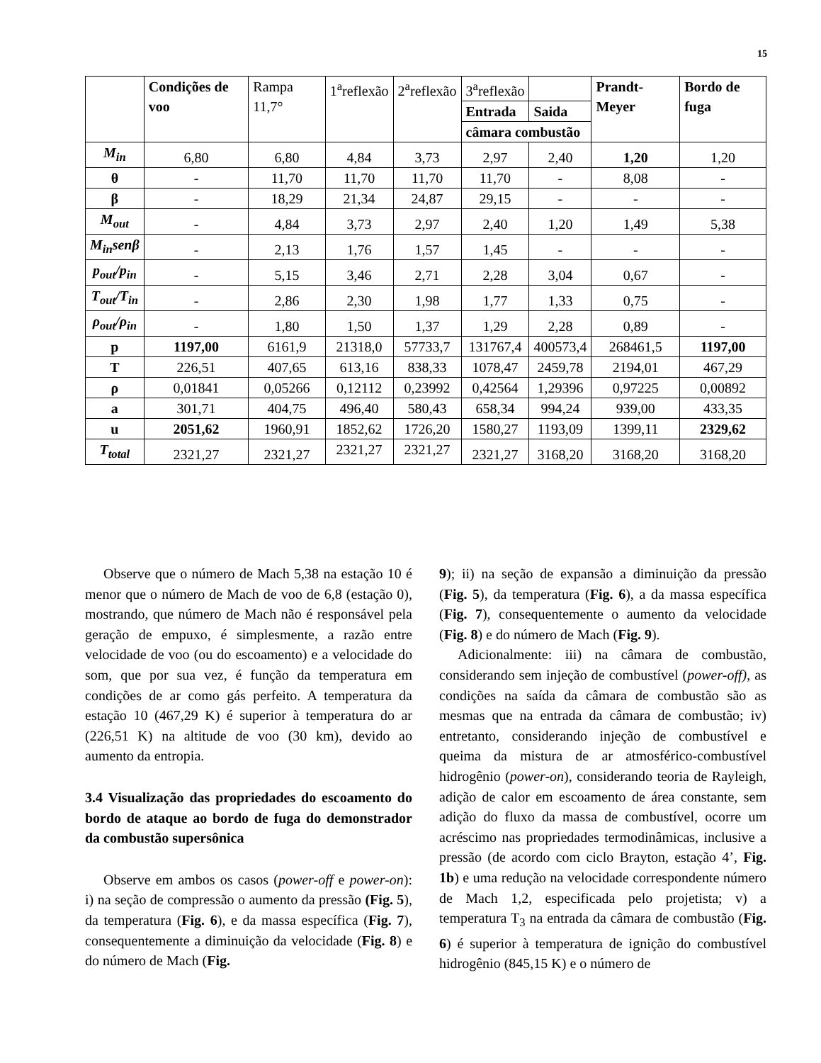15
| | Condições de voo | Rampa 11,7° | 1<sup>a</sup>reflexão | 2<sup>a</sup>reflexão | 3<sup>a</sup>reflexão | | Prandt-Meyer | Bordo de fuga |
| | | | | | Entrada | Saida | | |
| | | | | | câmara combustão | | | |
| M<sub>in</sub> | 6,80 | 6,80 | 4,84 | 3,73 | 2,97 | 2,40 | 1,20 | 1,20 |
| θ | - | 11,70 | 11,70 | 11,70 | 11,70 | - | 8,08 | - |
| β | - | 18,29 | 21,34 | 24,87 | 29,15 | - | - | - |
| M<sub>out</sub> | - | 4,84 | 3,73 | 2,97 | 2,40 | 1,20 | 1,49 | 5,38 |
| M<sub>in</sub>senβ | - | 2,13 | 1,76 | 1,57 | 1,45 | - | - | - |
| p<sub>out</sub>/p<sub>in</sub> | - | 5,15 | 3,46 | 2,71 | 2,28 | 3,04 | 0,67 | - |
| T<sub>out</sub>/T<sub>in</sub> | - | 2,86 | 2,30 | 1,98 | 1,77 | 1,33 | 0,75 | - |
| ρ<sub>out</sub>/ρ<sub>in</sub> | - | 1,80 | 1,50 | 1,37 | 1,29 | 2,28 | 0,89 | - |
| p | 1197,00 | 6161,9 | 21318,0 | 57733,7 | 131767,4 | 400573,4 | 268461,5 | 1197,00 |
| T | 226,51 | 407,65 | 613,16 | 838,33 | 1078,47 | 2459,78 | 2194,01 | 467,29 |
| ρ | 0,01841 | 0,05266 | 0,12112 | 0,23992 | 0,42564 | 1,29396 | 0,97225 | 0,00892 |
| a | 301,71 | 404,75 | 496,40 | 580,43 | 658,34 | 994,24 | 939,00 | 433,35 |
| u | 2051,62 | 1960,91 | 1852,62 | 1726,20 | 1580,27 | 1193,09 | 1399,11 | 2329,62 |
| T<sub>total</sub> | 2321,27 | 2321,27 | 2321,27 | 2321,27 | 2321,27 | 3168,20 | 3168,20 | 3168,20 |
Observe que o número de Mach 5,38 na estação 10 é menor que o número de Mach de voo de 6,8 (estação 0), mostrando, que número de Mach não é responsável pela geração de empuxo, é simplesmente, a razão entre velocidade de voo (ou do escoamento) e a velocidade do som, que por sua vez, é função da temperatura em condições de ar como gás perfeito. A temperatura da estação 10 (467,29 K) é superior à temperatura do ar (226,51 K) na altitude de voo (30 km), devido ao aumento da entropia.
3.4 Visualização das propriedades do escoamento do bordo de ataque ao bordo de fuga do demonstrador da combustão supersônica
Observe em ambos os casos (power-off e power-on): i) na seção de compressão o aumento da pressão (Fig. 5), da temperatura (Fig. 6), e da massa específica (Fig. 7), consequentemente a diminuição da velocidade (Fig. 8) e do número de Mach (Fig.
9); ii) na seção de expansão a diminuição da pressão (Fig. 5), da temperatura (Fig. 6), a da massa específica (Fig. 7), consequentemente o aumento da velocidade (Fig. 8) e do número de Mach (Fig. 9).
Adicionalmente: iii) na câmara de combustão, considerando sem injeção de combustível (power-off), as condições na saída da câmara de combustão são as mesmas que na entrada da câmara de combustão; iv) entretanto, considerando injeção de combustível e queima da mistura de ar atmosférico-combustível hidrogênio (power-on), considerando teoria de Rayleigh, adição de calor em escoamento de área constante, sem adição do fluxo da massa de combustível, ocorre um acréscimo nas propriedades termodinâmicas, inclusive a pressão (de acordo com ciclo Brayton, estação 4’, Fig. 1b) e uma redução na velocidade correspondente número de Mach 1,2, especificada pelo projetista; v) a temperatura T<sub>3</sub> na entrada da câmara de combustão (Fig. 6) é superior à temperatura de ignição do combustível hidrogênio (845,15 K) e o número de